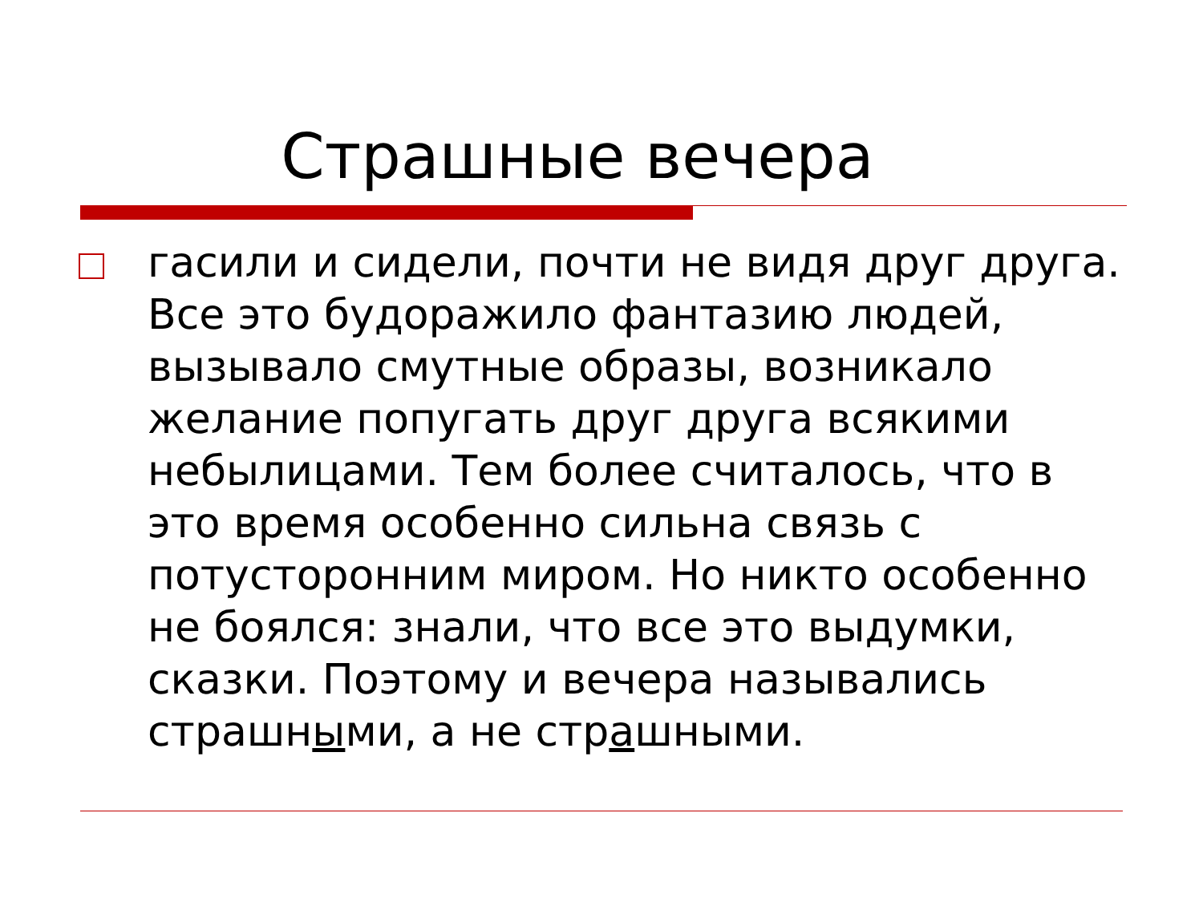Страшные вечера
гасили и сидели, почти не видя друг друга. Все это будоражило фантазию людей, вызывало смутные образы, возникало желание попугать друг друга всякими небылицами. Тем более считалось, что в это время особенно сильна связь с потусторонним миром. Но никто особенно не боялся: знали, что все это выдумки, сказки. Поэтому и вечера назывались страшными, а не страшными.